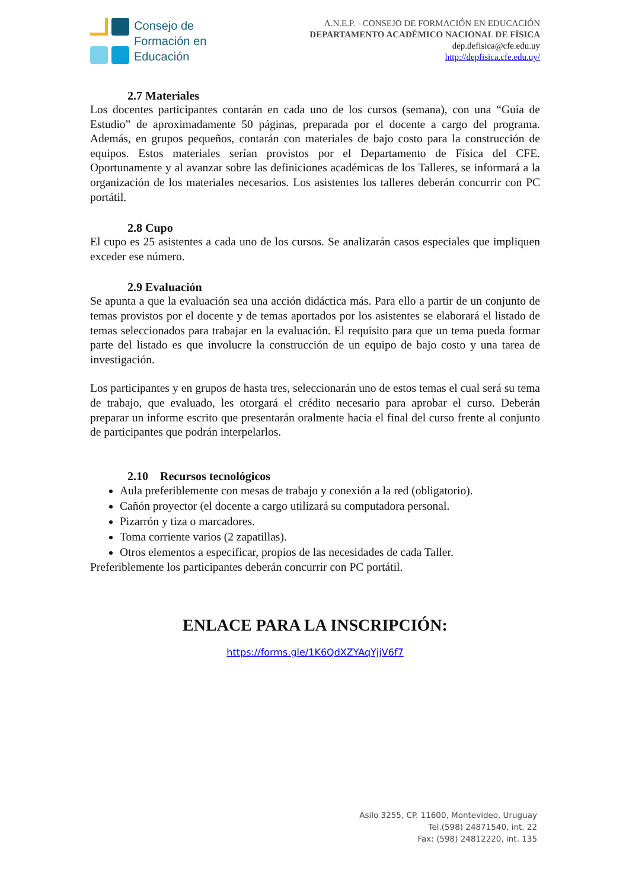Consejo de
Formación en
Educación
A.N.E.P. - CONSEJO DE FORMACIÓN EN EDUCACIÓN
DEPARTAMENTO ACADÉMICO NACIONAL DE FÍSICA
dep.defisica@cfe.edu.uy
http://depfisica.cfe.edu.uy/
2.7 Materiales
Los docentes participantes contarán en cada uno de los cursos (semana), con una “Guía de Estudio” de aproximadamente 50 páginas, preparada por el docente a cargo del programa. Además, en grupos pequeños, contarán con materiales de bajo costo para la construcción de equipos. Estos materiales serían provistos por el Departamento de Física del CFE. Oportunamente y al avanzar sobre las definiciones académicas de los Talleres, se informará a la organización de los materiales necesarios. Los asistentes los talleres deberán concurrir con PC portátil.
2.8 Cupo
El cupo es 25 asistentes a cada uno de los cursos. Se analizarán casos especiales que impliquen exceder ese número.
2.9 Evaluación
Se apunta a que la evaluación sea una acción didáctica más. Para ello a partir de un conjunto de temas provistos por el docente y de temas aportados por los asistentes se elaborará el listado de temas seleccionados para trabajar en la evaluación. El requisito para que un tema pueda formar parte del listado es que involucre la construcción de un equipo de bajo costo y una tarea de investigación.
Los participantes y en grupos de hasta tres, seleccionarán uno de estos temas el cual será su tema de trabajo, que evaluado, les otorgará el crédito necesario para aprobar el curso. Deberán preparar un informe escrito que presentarán oralmente hacia el final del curso frente al conjunto de participantes que podrán interpelarlos.
2.10 Recursos tecnológicos
Aula preferiblemente con mesas de trabajo y conexión a la red (obligatorio).
Cañón proyector (el docente a cargo utilizará su computadora personal.
Pizarrón y tiza o marcadores.
Toma corriente varios (2 zapatillas).
Otros elementos a especificar, propios de las necesidades de cada Taller.
Preferiblemente los participantes deberán concurrir con PC portátil.
ENLACE PARA LA INSCRIPCIÓN:
https://forms.gle/1K6QdXZYAqYjjV6f7
Asilo 3255, CP. 11600, Montevideo, Uruguay
Tel.(598) 24871540, int. 22
Fax: (598) 24812220, int. 135